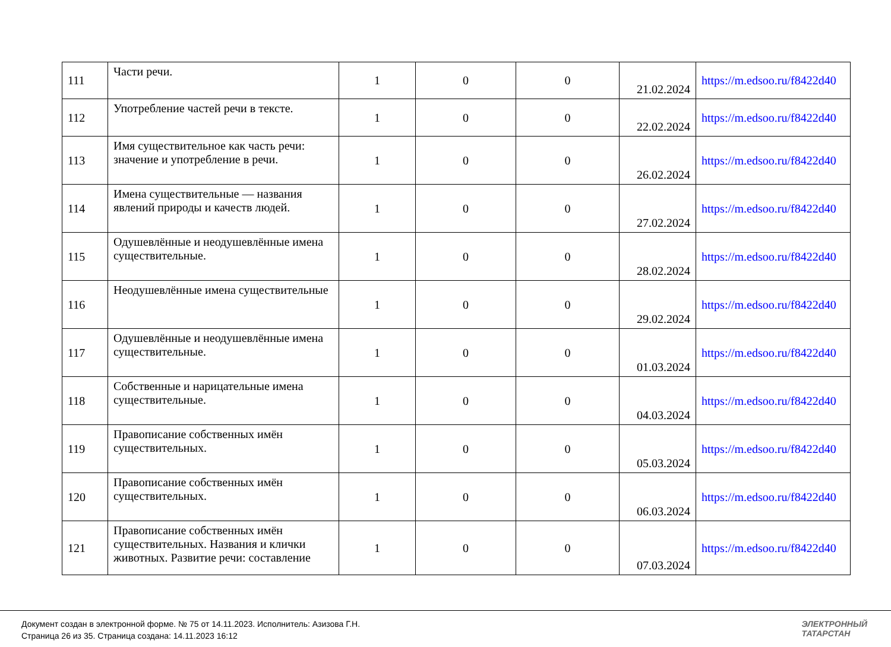| 111 | Части речи. | 1 | 0 | 0 | 21.02.2024 | https://m.edsoo.ru/f8422d40 |
| 112 | Употребление частей речи в тексте. | 1 | 0 | 0 | 22.02.2024 | https://m.edsoo.ru/f8422d40 |
| 113 | Имя существительное как часть речи: значение и употребление в речи. | 1 | 0 | 0 | 26.02.2024 | https://m.edsoo.ru/f8422d40 |
| 114 | Имена существительные — названия явлений природы и качеств людей. | 1 | 0 | 0 | 27.02.2024 | https://m.edsoo.ru/f8422d40 |
| 115 | Одушевлённые и неодушевлённые имена существительные. | 1 | 0 | 0 | 28.02.2024 | https://m.edsoo.ru/f8422d40 |
| 116 | Неодушевлённые имена существительные | 1 | 0 | 0 | 29.02.2024 | https://m.edsoo.ru/f8422d40 |
| 117 | Одушевлённые и неодушевлённые имена существительные. | 1 | 0 | 0 | 01.03.2024 | https://m.edsoo.ru/f8422d40 |
| 118 | Собственные и нарицательные имена существительные. | 1 | 0 | 0 | 04.03.2024 | https://m.edsoo.ru/f8422d40 |
| 119 | Правописание собственных имён существительных. | 1 | 0 | 0 | 05.03.2024 | https://m.edsoo.ru/f8422d40 |
| 120 | Правописание собственных имён существительных. | 1 | 0 | 0 | 06.03.2024 | https://m.edsoo.ru/f8422d40 |
| 121 | Правописание собственных имён существительных. Названия и клички животных. Развитие речи: составление | 1 | 0 | 0 | 07.03.2024 | https://m.edsoo.ru/f8422d40 |
Документ создан в электронной форме. № 75 от 14.11.2023. Исполнитель: Азизова Г.Н.
Страница 26 из 35. Страница создана: 14.11.2023 16:12
ЭЛЕКТРОННЫЙ
ТАТАРСТАН